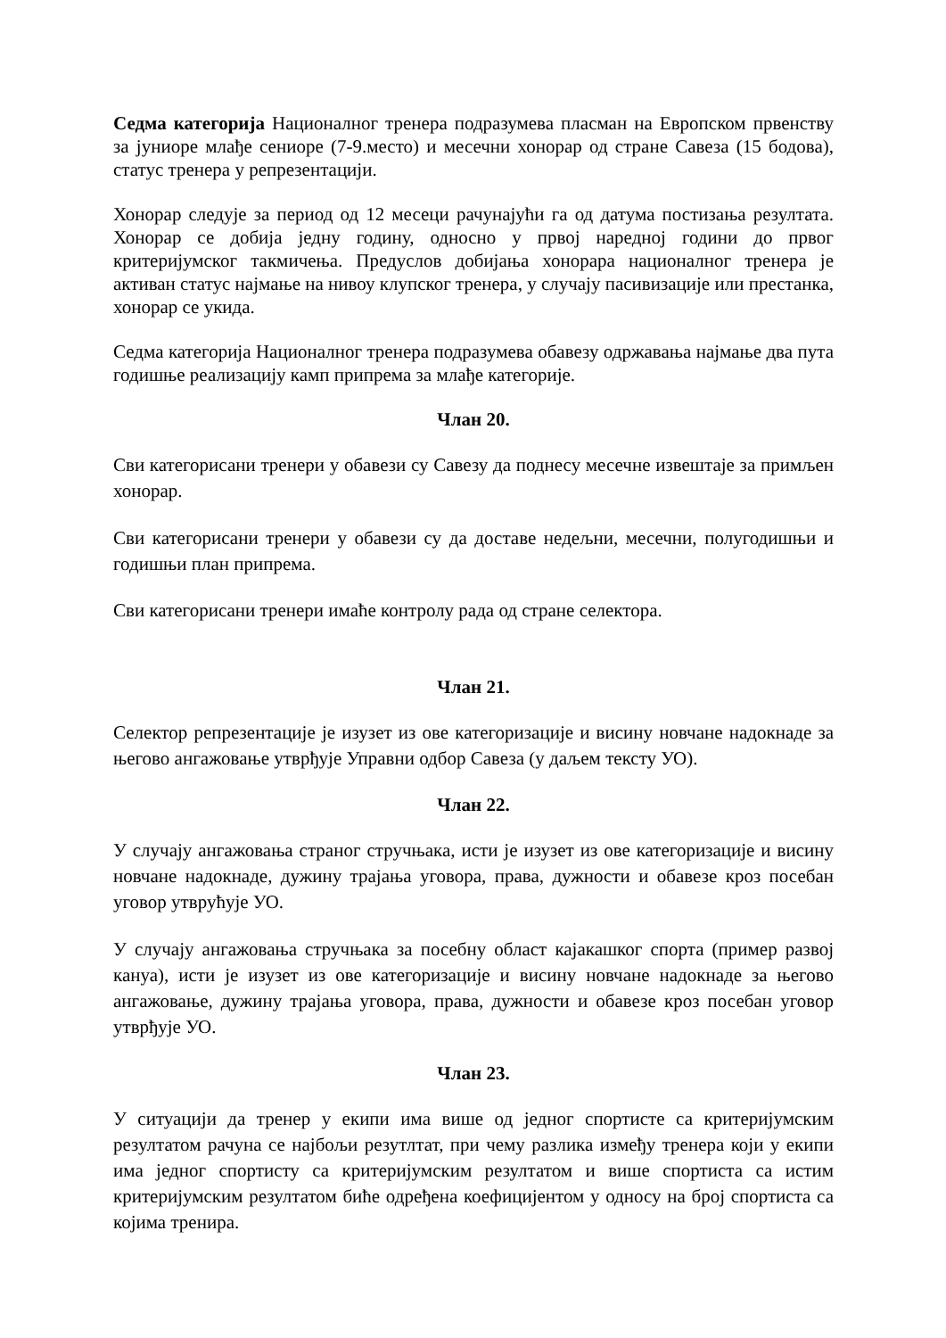Седма категорија Националног тренера подразумева пласман на Европском првенству за јуниоре млађе сениоре (7-9.место) и месечни хонорар од стране Савеза (15 бодова), статус тренера у репрезентацији.
Хонорар следује за период од 12 месеци рачунајући га од датума постизања резултата. Хонорар се добија једну годину, односно у првој наредној години до првог критеријумског такмичења. Предуслов добијања хонорара националног тренера је активан статус најмање на нивоу клупског тренера, у случају пасивизације или престанка, хонорар се укида.
Седма категорија Националног тренера подразумева обавезу одржавања најмање два пута годишње реализацију камп припрема за млађе категорије.
Члан 20.
Сви категорисани тренери у обавези су Савезу да поднесу месечне извештаје за примљен хонорар.
Сви категорисани тренери у обавези су да доставе недељни, месечни, полугодишњи и годишњи план припрема.
Сви категорисани тренери имаће контролу рада од стране селектора.
Члан 21.
Селектор репрезентације је изузет из ове категоризације и висину новчане надокнаде за његово ангажовање утврђује Управни одбор Савеза (у даљем тексту УО).
Члан 22.
У случају ангажовања страног стручњака, исти је изузет из ове категоризације и висину новчане надокнаде, дужину трајања уговора, права, дужности и обавезе кроз посебан уговор утврућује УО.
У случају ангажовања стручњака за посебну област кајакашког спорта (пример развој кануа), исти је изузет из ове категоризације и висину новчане надокнаде за његово ангажовање, дужину трајања уговора, права, дужности и обавезе кроз посебан уговор утврђује УО.
Члан 23.
У ситуацији да тренер у екипи има више од једног спортисте са критеријумским резултатом рачуна се најбољи резутлтат, при чему разлика између тренера који у екипи има једног спортисту са критеријумским резултатом и више спортиста са истим критеријумским резултатом биће одређена коефицијентом у односу на број спортиста са којима тренира.